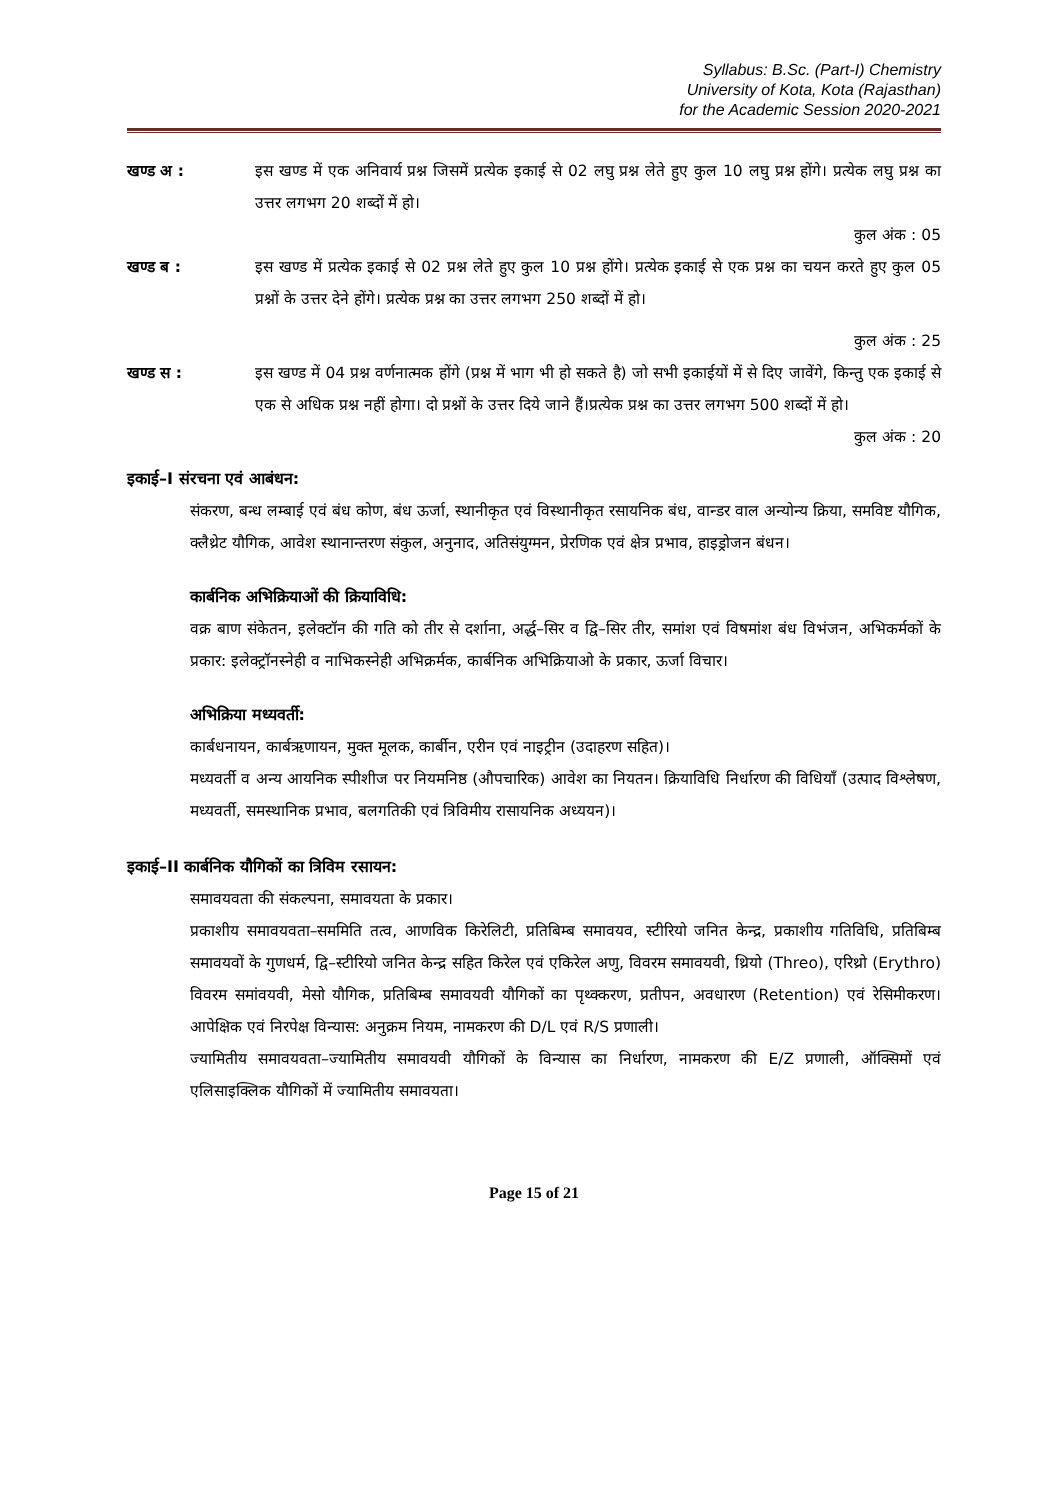Syllabus: B.Sc. (Part-I) Chemistry
University of Kota, Kota (Rajasthan)
for the Academic Session 2020-2021
खण्ड अ : इस खण्ड में एक अनिवार्य प्रश्न जिसमें प्रत्येक इकाई से 02 लघु प्रश्न लेते हुए कुल 10 लघु प्रश्न होंगे। प्रत्येक लघु प्रश्न का उत्तर लगभग 20 शब्दों में हो।
कुल अंक : 05
खण्ड ब : इस खण्ड में प्रत्येक इकाई से 02 प्रश्न लेते हुए कुल 10 प्रश्न होंगे। प्रत्येक इकाई से एक प्रश्न का चयन करते हुए कुल 05 प्रश्नों के उत्तर देने होंगे। प्रत्येक प्रश्न का उत्तर लगभग 250 शब्दों में हो।
कुल अंक : 25
खण्ड स : इस खण्ड में 04 प्रश्न वर्णनात्मक होंगे (प्रश्न में भाग भी हो सकते है) जो सभी इकाईयों में से दिए जावेंगे, किन्तु एक इकाई से एक से अधिक प्रश्न नहीं होगा। दो प्रश्नों के उत्तर दिये जाने हैं।प्रत्येक प्रश्न का उत्तर लगभग 500 शब्दों में हो।
कुल अंक : 20
इकाई–I संरचना एवं आबंधन:
संकरण, बन्ध लम्बाई एवं बंध कोण, बंध ऊर्जा, स्थानीकृत एवं विस्थानीकृत रसायनिक बंध, वान्डर वाल अन्योन्य क्रिया, समविष्ट यौगिक, क्लैथ्रेट यौगिक, आवेश स्थानान्तरण संकुल, अनुनाद, अतिसंयुग्मन, प्रेरणिक एवं क्षेत्र प्रभाव, हाइड्रोजन बंधन।
कार्बनिक अभिक्रियाओं की क्रियाविधि:
वक्र बाण संकेतन, इलेक्टॉन की गति को तीर से दर्शाना, अर्द्ध–सिर व द्वि–सिर तीर, समांश एवं विषमांश बंध विभंजन, अभिकर्मकों के प्रकार: इलेक्ट्रॉनस्नेही व नाभिकस्नेही अभिक्रर्मक, कार्बनिक अभिक्रियाओ के प्रकार, ऊर्जा विचार।
अभिक्रिया मध्यवर्ती:
कार्बधनायन, कार्बऋणायन, मुक्त मूलक, कार्बीन, एरीन एवं नाइट्रीन (उदाहरण सहित)।
मध्यवर्ती व अन्य आयनिक स्पीशीज पर नियमनिष्ठ (औपचारिक) आवेश का नियतन। क्रियाविधि निर्धारण की विधियाँ (उत्पाद विश्लेषण, मध्यवर्ती, समस्थानिक प्रभाव, बलगतिकी एवं त्रिविमीय रासायनिक अध्ययन)।
इकाई–II कार्बनिक यौगिकों का त्रिविम रसायन:
समावयवता की संकल्पना, समावयता के प्रकार।
प्रकाशीय समावयवता–सममिति तत्व, आणविक किरेलिटी, प्रतिबिम्ब समावयव, स्टीरियो जनित केन्द्र, प्रकाशीय गतिविधि, प्रतिबिम्ब समावयवों के गुणधर्म, द्वि–स्टीरियो जनित केन्द्र सहित किरेल एवं एकिरेल अणु, विवरम समावयवी, थ्रियो (Threo), एरिथ्रो (Erythro) विवरम समांवयवी, मेसो यौगिक, प्रतिबिम्ब समावयवी यौगिकों का पृथ्क्करण, प्रतीपन, अवधारण (Retention) एवं रेसिमीकरण। आपेक्षिक एवं निरपेक्ष विन्यास: अनुक्रम नियम, नामकरण की D/L एवं R/S प्रणाली।
ज्यामितीय समावयवता–ज्यामितीय समावयवी यौगिकों के विन्यास का निर्धारण, नामकरण की E/Z प्रणाली, ऑक्सिमों एवं एलिसाइक्लिक यौगिकों में ज्यामितीय समावयता।
Page 15 of 21